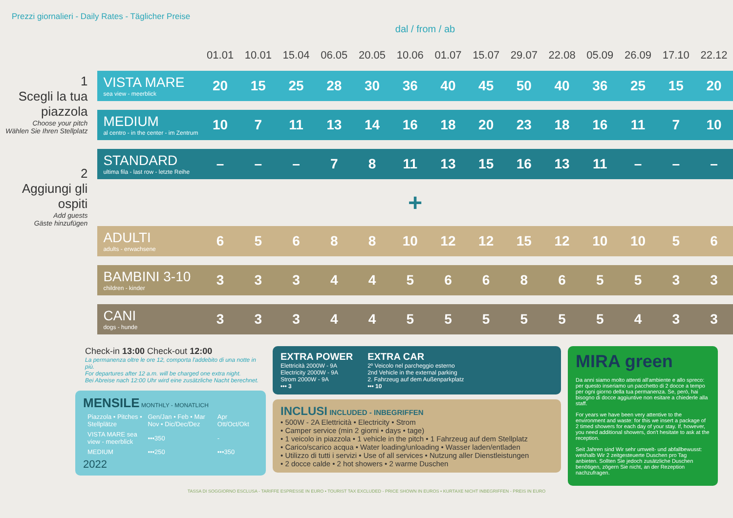Prezzi giornalieri - Daily Rates - Täglicher Preise
dal / from / ab
1
Scegli la tua piazzola
Choose your pitch
Wählen Sie Ihren Stellplatz
2
Aggiungi gli ospiti
Add guests
Gäste hinzufügen
| | 01.01 | 10.01 | 15.04 | 06.05 | 20.05 | 10.06 | 01.07 | 15.07 | 29.07 | 22.08 | 05.09 | 26.09 | 17.10 | 22.12 |
| --- | --- | --- | --- | --- | --- | --- | --- | --- | --- | --- | --- | --- | --- | --- |
| VISTA MARE sea view - meerblick | 20 | 15 | 25 | 28 | 30 | 36 | 40 | 45 | 50 | 40 | 36 | 25 | 15 | 20 |
| MEDIUM al centro - in the center - im Zentrum | 10 | 7 | 11 | 13 | 14 | 16 | 18 | 20 | 23 | 18 | 16 | 11 | 7 | 10 |
| STANDARD ultima fila - last row - letzte Reihe | – | – | – | 7 | 8 | 11 | 13 | 15 | 16 | 13 | 11 | – | – | – |
| + | | | | | | | | | | | | | | |
| ADULTI adults - erwachsene | 6 | 5 | 6 | 8 | 8 | 10 | 12 | 12 | 15 | 12 | 10 | 10 | 5 | 6 |
| BAMBINI 3-10 children - kinder | 3 | 3 | 3 | 4 | 4 | 5 | 6 | 6 | 8 | 6 | 5 | 5 | 3 | 3 |
| CANI dogs - hunde | 3 | 3 | 3 | 4 | 4 | 5 | 5 | 5 | 5 | 5 | 5 | 4 | 3 | 3 |
Check-in 13:00 Check-out 12:00
La permanenza oltre le ore 12, comporta l'addebito di una notte in più.
For departures after 12 a.m. will be charged one extra night.
Bei Abreise nach 12:00 Uhr wird eine zusätzliche Nacht berechnet.
MENSILE MONTHLY - MONATLICH
| Piazzola • Pitches • Stellplätze | Gen/Jan • Feb • Mar Nov • Dic/Dec/Dez | Apr Ott/Oct/Okt |
| --- | --- | --- |
| VISTA MARE sea view - meerblick | •••350 | - |
| MEDIUM | •••250 | •••350 |
2022
EXTRA POWER
Elettricità 2000W - 9A
Electricity 2000W - 9A
Strom 2000W - 9A
••• 3
EXTRA CAR
2º Veicolo nel parcheggio esterno
2nd Vehicle in the external parking
2. Fahrzeug auf dem Außenparkplatz
••• 10
INCLUSI INCLUDED - INBEGRIFFEN
• 500W - 2A Elettricità • Electricity • Strom
• Camper service (min 2 giorni • days • tage)
• 1 veicolo in piazzola • 1 vehicle in the pitch • 1 Fahrzeug auf dem Stellplatz
• Carico/scarico acqua • Water loading/unloading • Wasser laden/entladen
• Utilizzo di tutti i servizi • Use of all services • Nutzung aller Dienstleistungen
• 2 docce calde • 2 hot showers • 2 warme Duschen
MIRA green
Da anni siamo molto attenti all'ambiente e allo spreco: per questo inseriamo un pacchetto di 2 docce a tempo per ogni giorno della tua permanenza. Se, però, hai bisogno di docce aggiuntive non esitare a chiederle alla staff.
For years we have been very attentive to the environment and waste: for this we insert a package of 2 timed showers for each day of your stay. If, however, you need additional showers, don't hesitate to ask at the reception.
Seit Jahren sind Wir sehr umwelt- und abfallbewusst: weshalb Wir 2 zeitgesteuerte Duschen pro Tag anbieten. Sollten Sie jedoch zusätzliche Duschen benötigen, zögern Sie nicht, an der Rezeption nachzufragen.
TASSA DI SOGGIORNO ESCLUSA - TARIFFE ESPRESSE IN EURO • TOURIST TAX EXCLUDED - PRICE SHOWN IN EUROS • KURTAXE NICHT INBEGRIFFEN - PREIS IN EURO